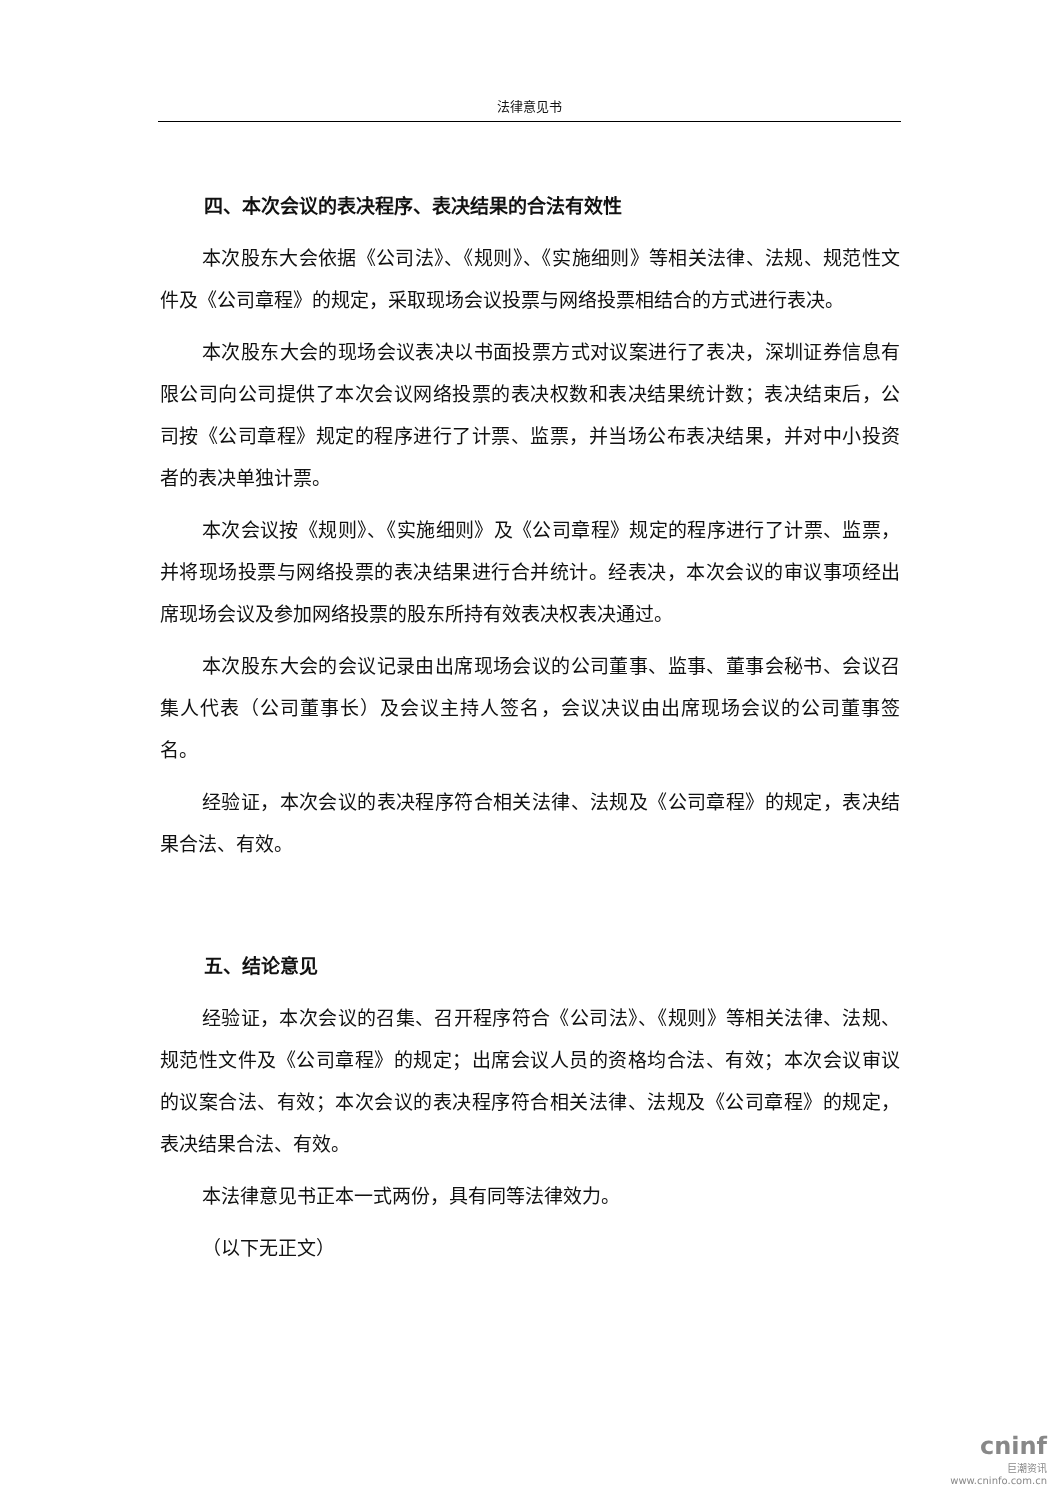法律意见书
四、本次会议的表决程序、表决结果的合法有效性
本次股东大会依据《公司法》、《规则》、《实施细则》等相关法律、法规、规范性文件及《公司章程》的规定，采取现场会议投票与网络投票相结合的方式进行表决。
本次股东大会的现场会议表决以书面投票方式对议案进行了表决，深圳证券信息有限公司向公司提供了本次会议网络投票的表决权数和表决结果统计数；表决结束后，公司按《公司章程》规定的程序进行了计票、监票，并当场公布表决结果，并对中小投资者的表决单独计票。
本次会议按《规则》、《实施细则》及《公司章程》规定的程序进行了计票、监票，并将现场投票与网络投票的表决结果进行合并统计。经表决，本次会议的审议事项经出席现场会议及参加网络投票的股东所持有效表决权表决通过。
本次股东大会的会议记录由出席现场会议的公司董事、监事、董事会秘书、会议召集人代表（公司董事长）及会议主持人签名，会议决议由出席现场会议的公司董事签名。
经验证，本次会议的表决程序符合相关法律、法规及《公司章程》的规定，表决结果合法、有效。
五、结论意见
经验证，本次会议的召集、召开程序符合《公司法》、《规则》等相关法律、法规、规范性文件及《公司章程》的规定；出席会议人员的资格均合法、有效；本次会议审议的议案合法、有效；本次会议的表决程序符合相关法律、法规及《公司章程》的规定，表决结果合法、有效。
本法律意见书正本一式两份，具有同等法律效力。
（以下无正文）
cninf
巨潮资讯
www.cninfo.com.cn